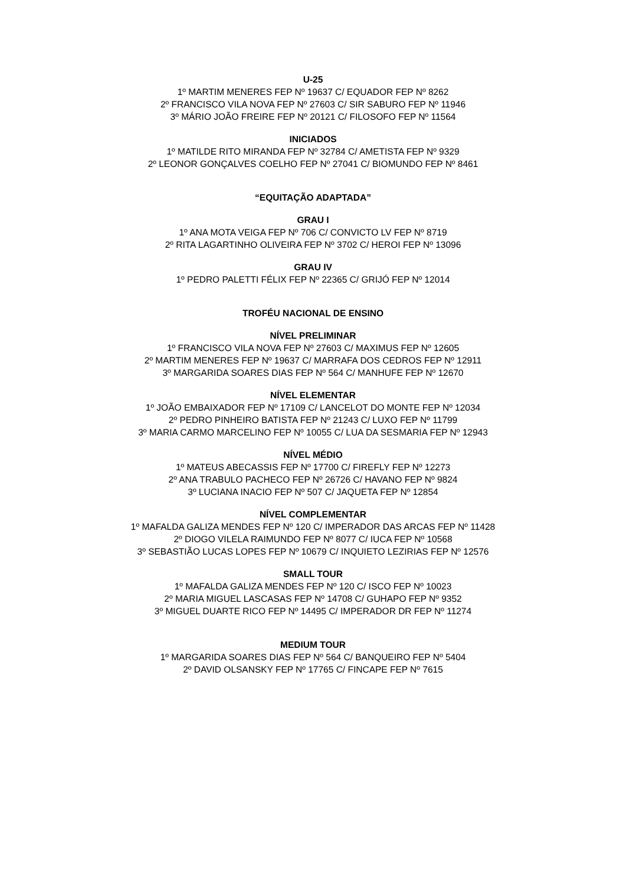U-25
1º MARTIM MENERES FEP Nº 19637 C/ EQUADOR FEP Nº 8262
2º FRANCISCO VILA NOVA FEP Nº 27603 C/ SIR SABURO FEP Nº 11946
3º MÁRIO JOÃO FREIRE FEP Nº 20121 C/ FILOSOFO FEP Nº 11564
INICIADOS
1º MATILDE RITO MIRANDA FEP Nº 32784 C/ AMETISTA FEP Nº 9329
2º LEONOR GONÇALVES COELHO FEP Nº 27041 C/ BIOMUNDO FEP Nº 8461
“EQUITAÇÃO ADAPTADA”
GRAU I
1º ANA MOTA VEIGA FEP Nº 706 C/ CONVICTO LV FEP Nº 8719
2º RITA LAGARTINHO OLIVEIRA FEP Nº 3702 C/ HEROI FEP Nº 13096
GRAU IV
1º PEDRO PALETTI FÉLIX FEP Nº 22365 C/ GRIJÓ FEP Nº 12014
TROFÉU NACIONAL DE ENSINO
NÍVEL PRELIMINAR
1º FRANCISCO VILA NOVA FEP Nº 27603 C/ MAXIMUS FEP Nº 12605
2º MARTIM MENERES FEP Nº 19637 C/ MARRAFA DOS CEDROS FEP Nº 12911
3º MARGARIDA SOARES DIAS FEP Nº 564 C/ MANHUFE FEP Nº 12670
NÍVEL ELEMENTAR
1º JOÃO EMBAIXADOR FEP Nº 17109 C/ LANCELOT DO MONTE FEP Nº 12034
2º PEDRO PINHEIRO BATISTA FEP Nº 21243 C/ LUXO FEP Nº 11799
3º MARIA CARMO MARCELINO FEP Nº 10055 C/ LUA DA SESMARIA FEP Nº 12943
NÍVEL MÉDIO
1º MATEUS ABECASSIS FEP Nº 17700 C/ FIREFLY FEP Nº 12273
2º ANA TRABULO PACHECO FEP Nº 26726 C/ HAVANO FEP Nº 9824
3º LUCIANA INACIO FEP Nº 507 C/ JAQUETA FEP Nº 12854
NÍVEL COMPLEMENTAR
1º MAFALDA GALIZA MENDES FEP Nº 120 C/ IMPERADOR DAS ARCAS FEP Nº 11428
2º DIOGO VILELA RAIMUNDO FEP Nº 8077 C/ IUCA FEP Nº 10568
3º SEBASTIÃO LUCAS LOPES FEP Nº 10679 C/ INQUIETO LEZIRIAS FEP Nº 12576
SMALL TOUR
1º MAFALDA GALIZA MENDES FEP Nº 120 C/ ISCO FEP Nº 10023
2º MARIA MIGUEL LASCASAS FEP Nº 14708 C/ GUHAPO FEP Nº 9352
3º MIGUEL DUARTE RICO FEP Nº 14495 C/ IMPERADOR DR FEP Nº 11274
MEDIUM TOUR
1º MARGARIDA SOARES DIAS FEP Nº 564 C/ BANQUEIRO FEP Nº 5404
2º DAVID OLSANSKY FEP Nº 17765 C/ FINCAPE FEP Nº 7615